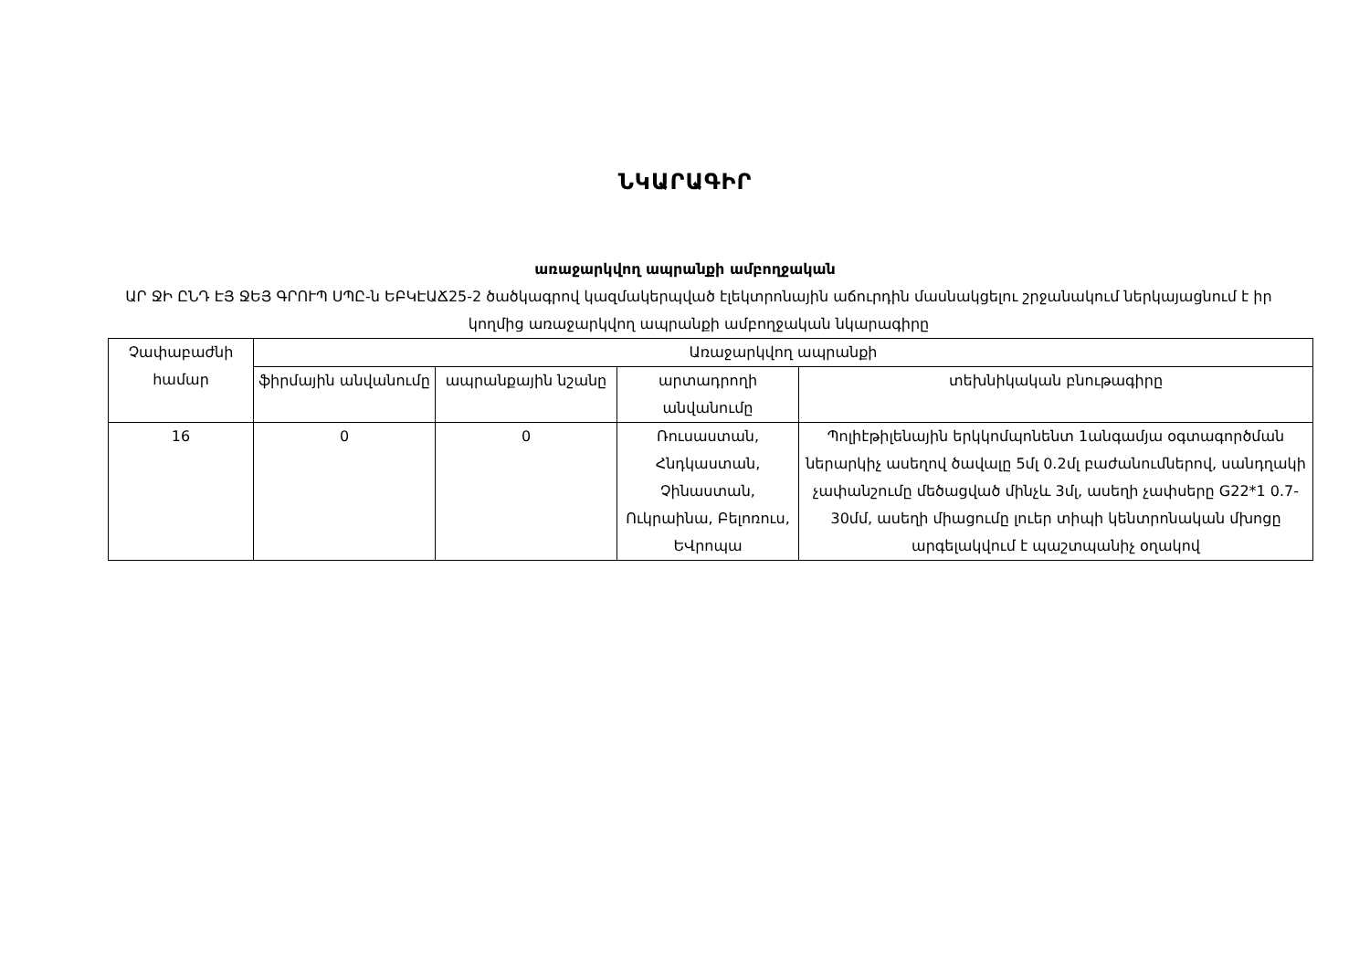ՆԿԱՐԱԳԻՐ
առաջարկվող ապրանքի ամբողջական
ԱՐ ՋԻ ԸՆԴ ԷՅ ՋԵՅ ԳՐՈՒՊ ՍՊԸ-ն ԵԲԿԷԱՃ25-2 ծածկագրով կազմակերպված էլեկտրոնային աճուրդին մասնակցելու շրջանակում ներկայացնում է իր կողմից առաջարկվող ապրանքի ամբողջական նկարագիրը
| Չափաբաժնի համար | Առաջարկվող ապրանքի | | | |
| --- | --- | --- | --- | --- |
| | ֆիրմային անվանումը | ապրանքային նշանը | արտադրողի անվանումը | տեխնիկական բնութագիրը |
| 16 | 0 | 0 | Ռուսաստան, Հնդկաստան, Չինաստան, Ուկրաինա, Բելոռուս, ԵՎրոպա | Պոլիէթիլենային երկկոմպոնենտ 1անգամյա օգտագործման ներարկիչ ասեղով ծավալը 5մլ 0.2մլ բաժանումներով, սանդղակի չափանշումը մեծացված մինչև 3մլ, ասեղի չափսերը G22*1 0.7-30մմ, ասեղի միացումը լուեր տիպի կենտրոնական մխոցը արգելակվում է պաշտպանիչ օղակով |